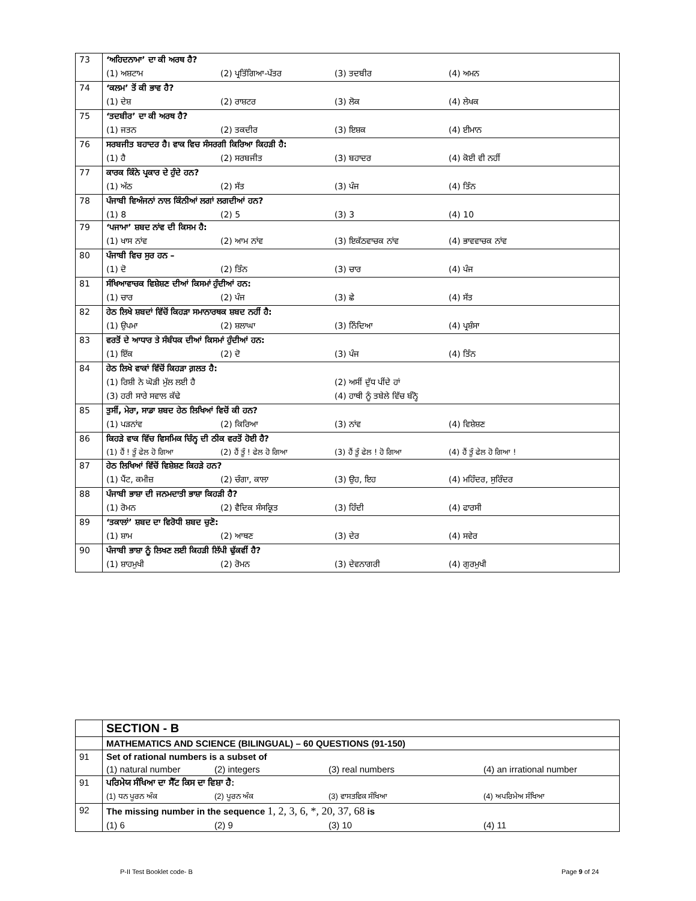| 73 | ‘ਅਹਿਦਨਾਮਾ’ ਦਾ ਕੀ ਅਰਥ ਹੈ? |
| | (1) ਅਸ਼ਟਾਮ (2) ਪ੍ਰਤਿੱਗਿਆ-ਪੱਤਰ (3) ਤਦਬੀਰ (4) ਅਮਨ |
| 74 | ‘ਕਲਮ’ ਤੋਂ ਕੀ ਭਾਵ ਹੈ? |
| | (1) ਦੇਸ਼ (2) ਰਾਸ਼ਟਰ (3) ਲੋਕ (4) ਲੇਖਕ |
| 75 | ‘ਤਦਬੀਰ’ ਦਾ ਕੀ ਅਰਥ ਹੈ? |
| | (1) ਜਤਨ (2) ਤਕਦੀਰ (3) ਇਸ਼ਕ (4) ਈਮਾਨ |
| 76 | ਸਰਬਜੀਤ ਬਹਾਦਰ ਹੈ। ਵਾਕ ਵਿਚ ਸੰਸਰਗੀ ਕਿਰਿਆ ਕਿਹੜੀ ਹੈ: |
| | (1) ਹੈ (2) ਸਰਬਜੀਤ (3) ਬਹਾਦਰ (4) ਕੋਈ ਵੀ ਨਹੀਂ |
| 77 | ਕਾਰਕ ਕਿੰਨੇ ਪ੍ਰਕਾਰ ਦੇ ਹੁੰਦੇ ਹਨ? |
| | (1) ਅੱਠ (2) ਸੱਤ (3) ਪੰਜ (4) ਤਿੰਨ |
| 78 | ਪੰਜਾਬੀ ਵਿਅੰਜਨਾਂ ਨਾਲ ਕਿੰਨੀਆਂ ਲਗਾਂ ਲਗਦੀਆਂ ਹਨ? |
| | (1) 8 (2) 5 (3) 3 (4) 10 |
| 79 | ‘ਪਜਾਮਾ’ ਸ਼ਬਦ ਨਾਂਵ ਦੀ ਕਿਸਮ ਹੈ: |
| | (1) ਖਾਸ ਨਾਂਵ (2) ਆਮ ਨਾਂਵ (3) ਇਕੱਠਵਾਚਕ ਨਾਂਵ (4) ਭਾਵਵਾਚਕ ਨਾਂਵ |
| 80 | ਪੰਜਾਬੀ ਵਿਚ ਸੁਰ ਹਨ – |
| | (1) ਦੋ (2) ਤਿੰਨ (3) ਚਾਰ (4) ਪੰਜ |
| 81 | ਸੰਖਿਆਵਾਚਕ ਵਿਸ਼ੇਸ਼ਣ ਦੀਆਂ ਕਿਸਮਾਂ ਹੁੰਦੀਆਂ ਹਨ: |
| | (1) ਚਾਰ (2) ਪੰਜ (3) ਛੇ (4) ਸੱਤ |
| 82 | ਹੇਠ ਲਿਖੇ ਸ਼ਬਦਾਂ ਵਿੱਚੋਂ ਕਿਹੜਾ ਸਮਾਨਾਰਥਕ ਸ਼ਬਦ ਨਹੀਂ ਹੈ: |
| | (1) ਉਪਮਾ (2) ਸ਼ਲਾਘਾ (3) ਨਿੰਦਿਆ (4) ਪ੍ਰਸ਼ੰਸਾ |
| 83 | ਵਰਤੋਂ ਦੇ ਆਧਾਰ ਤੇ ਸੰਬੰਧਕ ਦੀਆਂ ਕਿਸਮਾਂ ਹੁੰਦੀਆਂ ਹਨ: |
| | (1) ਇੱਕ (2) ਦੋ (3) ਪੰਜ (4) ਤਿੰਨ |
| 84 | ਹੇਠ ਲਿਖੇ ਵਾਕਾਂ ਵਿੱਚੋਂ ਕਿਹੜਾ ਗ਼ਲਤ ਹੈ: |
| | (1) ਰਿਸ਼ੀ ਨੇ ਘੋੜੀ ਮੁੱਲ ਲਈ ਹੈ (2) ਅਸੀਂ ਦੁੱਧ ਪੀਂਦੇ ਹਾਂ |
| | (3) ਹਰੀ ਸਾਰੇ ਸਵਾਲ ਕੱਢੇ (4) ਹਾਥੀ ਨੂੰ ਤਬੇਲੇ ਵਿੱਚ ਬੰਨ੍ਹੋ |
| 85 | ਤੁਸੀਂ, ਮੇਰਾ, ਸਾਡਾ ਸ਼ਬਦ ਹੇਠ ਲਿਖਿਆਂ ਵਿਚੋਂ ਕੀ ਹਨ? |
| | (1) ਪੜਨਾਂਵ (2) ਕਿਰਿਆ (3) ਨਾਂਵ (4) ਵਿਸ਼ੇਸ਼ਣ |
| 86 | ਕਿਹੜੇ ਵਾਕ ਵਿੱਚ ਵਿਸਮਿਕ ਚਿੰਨ੍ਹ ਦੀ ਠੀਕ ਵਰਤੋਂ ਹੋਈ ਹੈ? |
| | (1) ਹੈਂ ! ਤੂੰ ਫੇਲ ਹੋ ਗਿਆ (2) ਹੈਂ ਤੂੰ ! ਫੇਲ ਹੋ ਗਿਆ (3) ਹੈਂ ਤੂੰ ਫੇਲ ! ਹੋ ਗਿਆ (4) ਹੈਂ ਤੂੰ ਫੇਲ ਹੋ ਗਿਆ ! |
| 87 | ਹੇਠ ਲਿਖਿਆਂ ਵਿੱਚੋਂ ਵਿਸ਼ੇਸ਼ਣ ਕਿਹੜੇ ਹਨ? |
| | (1) ਪੈਂਟ, ਕਮੀਜ਼ (2) ਚੰਗਾ, ਕਾਲਾ (3) ਉਹ, ਇਹ (4) ਮਹਿੰਦਰ, ਸੁਰਿੰਦਰ |
| 88 | ਪੰਜਾਬੀ ਭਾਸ਼ਾ ਦੀ ਜਨਮਦਾਤੀ ਭਾਸ਼ਾ ਕਿਹੜੀ ਹੈ? |
| | (1) ਰੋਮਨ (2) ਵੈਦਿਕ ਸੰਸਕ੍ਰਿਤ (3) ਹਿੰਦੀ (4) ਫਾਰਸੀ |
| 89 | ‘ਤਕਾਲਾਂ’ ਸ਼ਬਦ ਦਾ ਵਿਰੋਧੀ ਸ਼ਬਦ ਚੁਣੋ: |
| | (1) ਸ਼ਾਮ (2) ਆਥਣ (3) ਦੇਰ (4) ਸਵੇਰ |
| 90 | ਪੰਜਾਬੀ ਭਾਸ਼ਾ ਨੂੰ ਲਿਖਣ ਲਈ ਕਿਹੜੀ ਲਿੱਪੀ ਢੁੱਕਵੀਂ ਹੈ? |
| | (1) ਸ਼ਾਹਮੁਖੀ (2) ਰੋਮਨ (3) ਦੇਵਨਾਗਰੀ (4) ਗੁਰਮੁਖੀ |
| | SECTION - B |
| | MATHEMATICS AND SCIENCE (BILINGUAL) – 60 QUESTIONS (91-150) |
| 91 | Set of rational numbers is a subset of |
| | (1) natural number (2) integers (3) real numbers (4) an irrational number |
| 91 | ਪਰਿਮੇਯ ਸੰਖਿਆ ਦਾ ਸੈੱਟ ਕਿਸ ਦਾ ਵਿਸ਼ਾ ਹੈ: |
| | (1) ਧਨ ਪੂਰਨ ਅੰਕ (2) ਪੂਰਨ ਅੰਕ (3) ਵਾਸਤਵਿਕ ਸੰਖਿਆ (4) ਅਪਰਿਮੇਅ ਸੰਖਿਆ |
| 92 | The missing number in the sequence 1, 2, 3, 6, *, 20, 37, 68 is |
| | (1) 6 (2) 9 (3) 10 (4) 11 |
P-II Test Booklet code- B Page 9 of 24